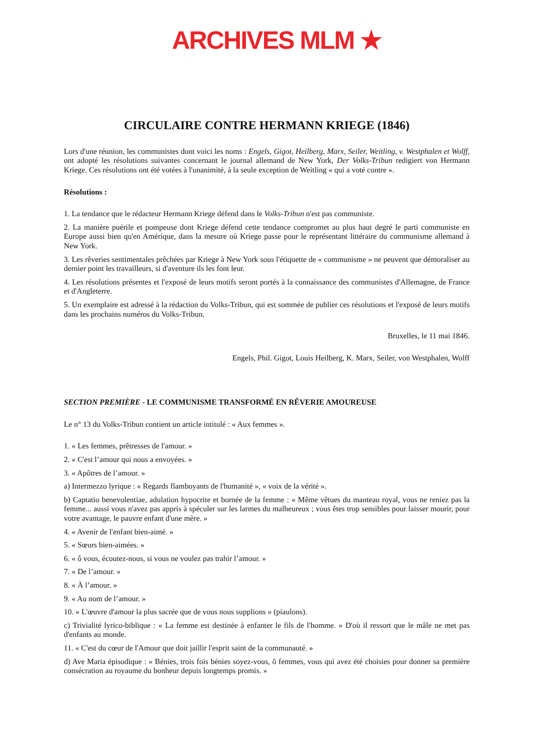ARCHIVES MLM ★
CIRCULAIRE CONTRE HERMANN KRIEGE (1846)
Lors d'une réunion, les communistes dont voici les noms : Engels, Gigot, Heilberg, Marx, Seiler, Weitling, v. Westphalen et Wolff, ont adopté les résolutions suivantes concernant le journal allemand de New York, Der Volks-Tribun redigiert von Hermann Kriege. Ces résolutions ont été votées à l'unanimité, à la seule exception de Weitling « qui a voté contre ».
Résolutions :
1. La tendance que le rédacteur Hermann Kriege défend dans le Volks-Tribun n'est pas communiste.
2. La manière puérile et pompeuse dont Kriege défend cette tendance compromet au plus haut degré le parti communiste en Europe aussi bien qu'en Amérique, dans la mesure où Kriege passe pour le représentant littéraire du communisme allemand à New York.
3. Les rêveries sentimentales prêchées par Kriege à New York sous l'étiquette de « communisme » ne peuvent que démoraliser au dernier point les travailleurs, si d'aventure ils les font leur.
4. Les résolutions présentes et l'exposé de leurs motifs seront portés à la connaissance des communistes d'Allemagne, de France et d'Angleterre.
5. Un exemplaire est adressé à la rédaction du Volks-Tribun, qui est sommée de publier ces résolutions et l'exposé de leurs motifs dans les prochains numéros du Volks-Tribun.
Bruxelles, le 11 mai 1846.
Engels, Phil. Gigot, Louis Heilberg, K. Marx, Seiler, von Westphalen, Wolff
SECTION PREMIÈRE - LE COMMUNISME TRANSFORMÉ EN RÊVERIE AMOUREUSE
Le n° 13 du Volks-Tribun contient un article intitulé : « Aux femmes ».
1. « Les femmes, prêtresses de l'amour. »
2. « C'est l’amour qui nous a envoyées. »
3. « Apôtres de l’amour. »
a) Intermezzo lyrique : « Regards flamboyants de l'humanité », « voix de la vérité ».
b) Captatio benevolentiae, adulation hypocrite et bornée de la femme : « Même vêtues du manteau royal, vous ne reniez pas la femme... aussi vous n'avez pas appris à spéculer sur les larmes du malheureux ; vous êtes trop sensibles pour laisser mourir, pour votre avantage, le pauvre enfant d'une mère. »
4. « Avenir de l'enfant bien-aimé. »
5. « Sœurs bien-aimées. »
6. « ô vous, écoutez-nous, si vous ne voulez pas trahir l’amour. »
7. « De l’amour. »
8. « À l’amour. »
9. « Au nom de l’amour. »
10. « L'œuvre d'amour la plus sacrée que de vous nous supplions » (piaulons).
c) Trivialité lyrico-biblique : « La femme est destinée à enfanter le fils de l'homme. » D'où il ressort que le mâle ne met pas d'enfants au monde.
11. « C'est du cœur de l'Amour que doit jaillir l'esprit saint de la communauté. »
d) Ave Maria épisodique : « Bénies, trois fois bénies soyez-vous, ô femmes, vous qui avez été choisies pour donner sa première consécration au royaume du bonheur depuis longtemps promis. »